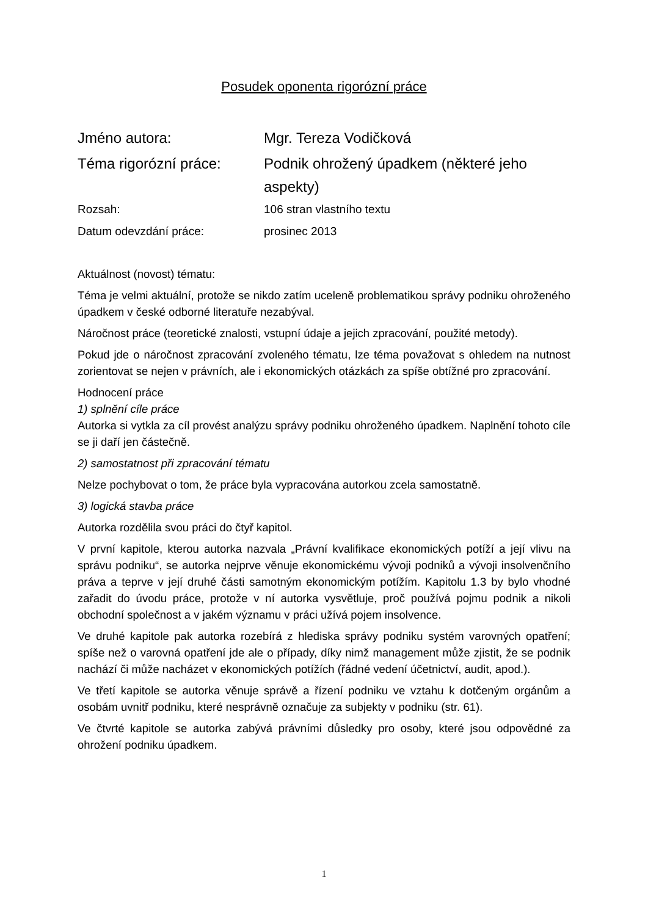Posudek oponenta rigorózní práce
Jméno autora: Mgr. Tereza Vodičková
Téma rigorózní práce: Podnik ohrožený úpadkem (některé jeho aspekty)
Rozsah: 106 stran vlastního textu
Datum odevzdání práce: prosinec 2013
Aktuálnost (novost) tématu:
Téma je velmi aktuální, protože se nikdo zatím uceleně problematikou správy podniku ohroženého úpadkem v české odborné literatuře nezabýval.
Náročnost práce (teoretické znalosti, vstupní údaje a jejich zpracování, použité metody).
Pokud jde o náročnost zpracování zvoleného tématu, lze téma považovat s ohledem na nutnost zorientovat se nejen v právních, ale i ekonomických otázkách za spíše obtížné pro zpracování.
Hodnocení práce
1) splnění cíle práce
Autorka si vytkla za cíl provést analýzu správy podniku ohroženého úpadkem. Naplnění tohoto cíle se ji daří jen částečně.
2) samostatnost při zpracování tématu
Nelze pochybovat o tom, že práce byla vypracována autorkou zcela samostatně.
3) logická stavba práce
Autorka rozdělila svou práci do čtyř kapitol.
V první kapitole, kterou autorka nazvala „Právní kvalifikace ekonomických potíží a její vlivu na správu podniku“, se autorka nejprve věnuje ekonomickému vývoji podniků a vývoji insolvenčního práva a teprve v její druhé části samotným ekonomickým potížím. Kapitolu 1.3 by bylo vhodné zařadit do úvodu práce, protože v ní autorka vysvětluje, proč používá pojmu podnik a nikoli obchodní společnost a v jakém významu v práci užívá pojem insolvence.
Ve druhé kapitole pak autorka rozebírá z hlediska správy podniku systém varovných opatření; spíše než o varovná opatření jde ale o případy, díky nimž management může zjistit, že se podnik nachází či může nacházet v ekonomických potížích (řádné vedení účetnictví, audit, apod.).
Ve třetí kapitole se autorka věnuje správě a řízení podniku ve vztahu k dotčeným orgánům a osobám uvnitř podniku, které nesprávně označuje za subjekty v podniku (str. 61).
Ve čtvrté kapitole se autorka zabývá právními důsledky pro osoby, které jsou odpovědné za ohrožení podniku úpadkem.
1